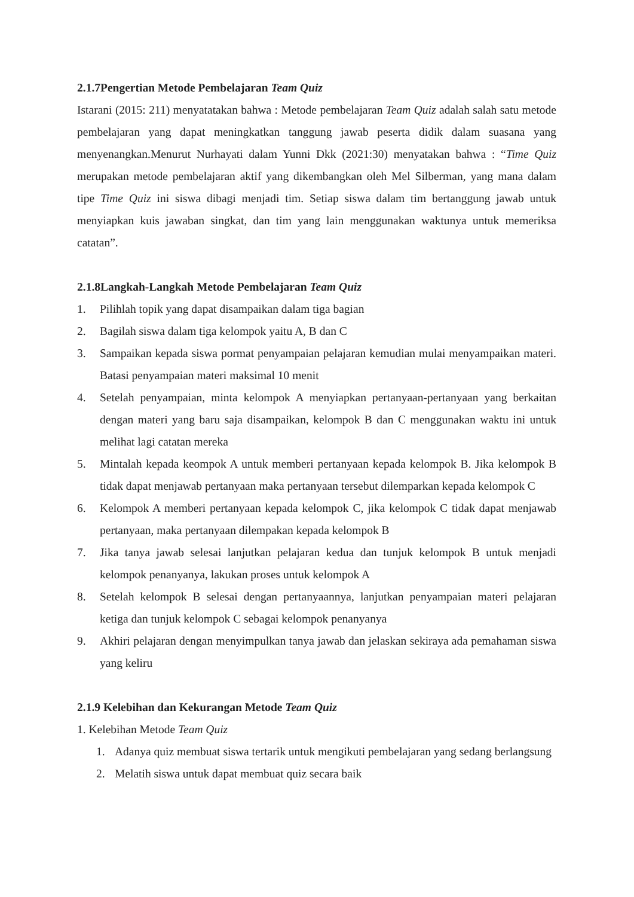2.1.7Pengertian Metode Pembelajaran Team Quiz
Istarani (2015: 211) menyatatakan bahwa : Metode pembelajaran Team Quiz adalah salah satu metode pembelajaran yang dapat meningkatkan tanggung jawab peserta didik dalam suasana yang menyenangkan.Menurut Nurhayati dalam Yunni Dkk (2021:30) menyatakan bahwa : “Time Quiz merupakan metode pembelajaran aktif yang dikembangkan oleh Mel Silberman, yang mana dalam tipe Time Quiz ini siswa dibagi menjadi tim. Setiap siswa dalam tim bertanggung jawab untuk menyiapkan kuis jawaban singkat, dan tim yang lain menggunakan waktunya untuk memeriksa catatan”.
2.1.8Langkah-Langkah Metode Pembelajaran Team Quiz
1. Pilihlah topik yang dapat disampaikan dalam tiga bagian
2. Bagilah siswa dalam tiga kelompok yaitu A, B dan C
3. Sampaikan kepada siswa pormat penyampaian pelajaran kemudian mulai menyampaikan materi. Batasi penyampaian materi maksimal 10 menit
4. Setelah penyampaian, minta kelompok A menyiapkan pertanyaan-pertanyaan yang berkaitan dengan materi yang baru saja disampaikan, kelompok B dan C menggunakan waktu ini untuk melihat lagi catatan mereka
5. Mintalah kepada keompok A untuk memberi pertanyaan kepada kelompok B. Jika kelompok B tidak dapat menjawab pertanyaan maka pertanyaan tersebut dilemparkan kepada kelompok C
6. Kelompok A memberi pertanyaan kepada kelompok C, jika kelompok C tidak dapat menjawab pertanyaan, maka pertanyaan dilempakan kepada kelompok B
7. Jika tanya jawab selesai lanjutkan pelajaran kedua dan tunjuk kelompok B untuk menjadi kelompok penanyanya, lakukan proses untuk kelompok A
8. Setelah kelompok B selesai dengan pertanyaannya, lanjutkan penyampaian materi pelajaran ketiga dan tunjuk kelompok C sebagai kelompok penanyanya
9. Akhiri pelajaran dengan menyimpulkan tanya jawab dan jelaskan sekiraya ada pemahaman siswa yang keliru
2.1.9 Kelebihan dan Kekurangan Metode Team Quiz
1. Kelebihan Metode Team Quiz
1. Adanya quiz membuat siswa tertarik untuk mengikuti pembelajaran yang sedang berlangsung
2. Melatih siswa untuk dapat membuat quiz secara baik